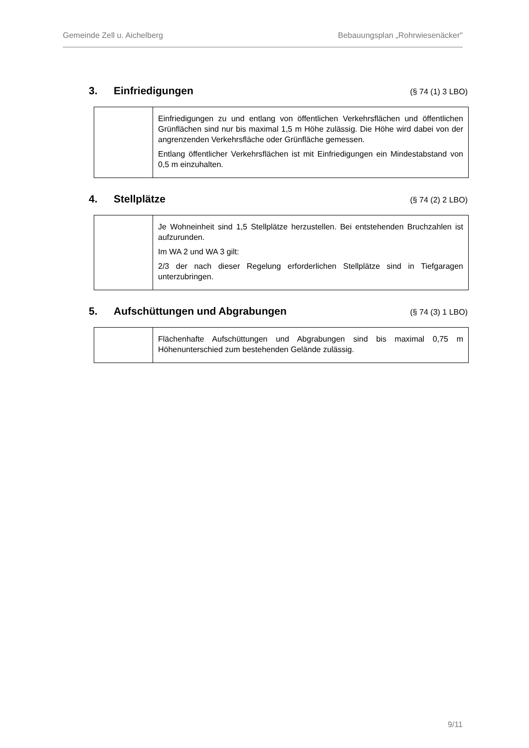Gemeinde Zell u. Aichelberg Bebauungsplan „Rohrwiesenäcker"
3. Einfriedigungen (§ 74 (1) 3 LBO)
| | Einfriedigungen zu und entlang von öffentlichen Verkehrsflächen und öffentlichen Grünflächen sind nur bis maximal 1,5 m Höhe zulässig. Die Höhe wird dabei von der angrenzenden Verkehrsfläche oder Grünfläche gemessen. Entlang öffentlicher Verkehrsflächen ist mit Einfriedigungen ein Mindestabstand von 0,5 m einzuhalten. |
4. Stellplätze (§ 74 (2) 2 LBO)
| | Je Wohneinheit sind 1,5 Stellplätze herzustellen. Bei entstehenden Bruchzahlen ist aufzurunden. Im WA 2 und WA 3 gilt: 2/3 der nach dieser Regelung erforderlichen Stellplätze sind in Tiefgaragen unterzubringen. |
5. Aufschüttungen und Abgrabungen (§ 74 (3) 1 LBO)
| | Flächenhafte Aufschüttungen und Abgrabungen sind bis maximal 0,75 m Höhenunterschied zum bestehenden Gelände zulässig. |
9/11